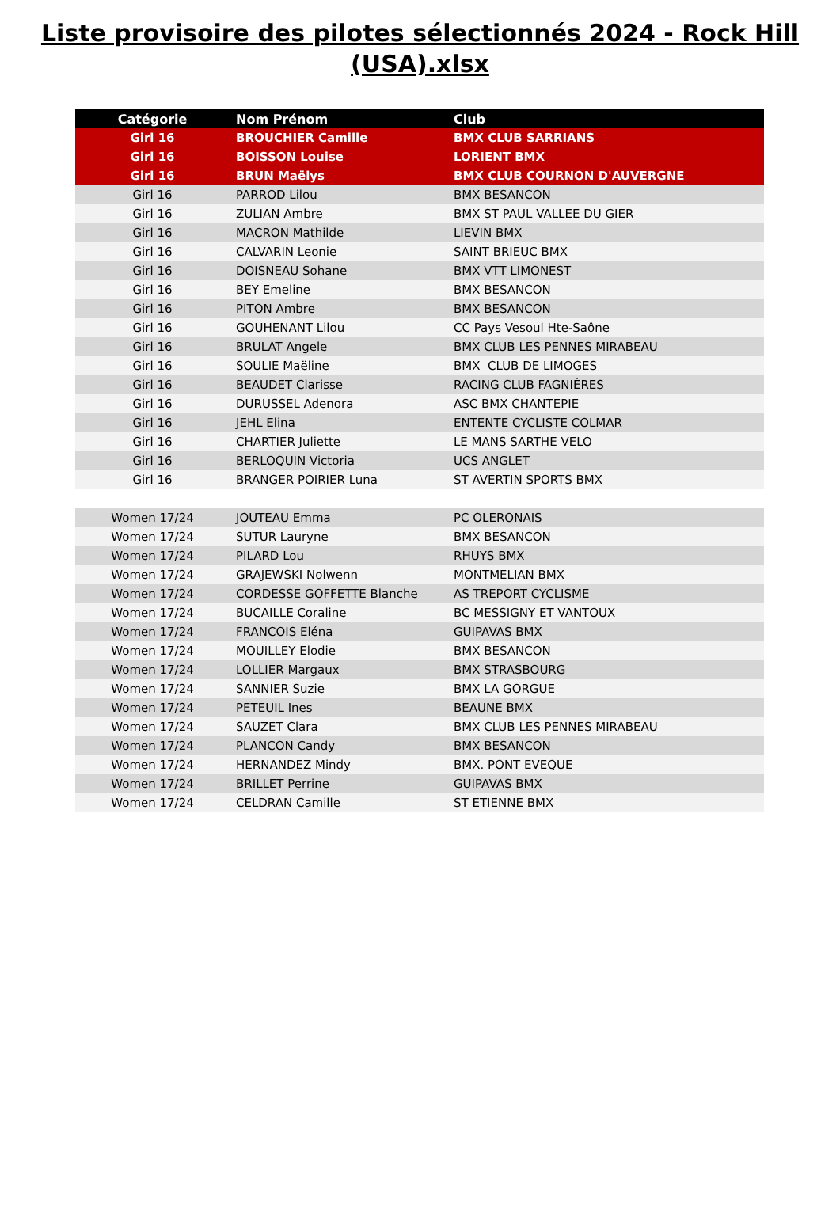Liste provisoire des pilotes sélectionnés 2024 - Rock Hill
(USA).xlsx
| Catégorie | Nom Prénom | Club |
| --- | --- | --- |
| Girl 16 | BROUCHIER Camille | BMX CLUB SARRIANS |
| Girl 16 | BOISSON Louise | LORIENT BMX |
| Girl 16 | BRUN Maëlys | BMX CLUB COURNON D'AUVERGNE |
| Girl 16 | PARROD Lilou | BMX BESANCON |
| Girl 16 | ZULIAN Ambre | BMX ST PAUL VALLEE DU GIER |
| Girl 16 | MACRON Mathilde | LIEVIN BMX |
| Girl 16 | CALVARIN Leonie | SAINT BRIEUC BMX |
| Girl 16 | DOISNEAU Sohane | BMX VTT LIMONEST |
| Girl 16 | BEY Emeline | BMX BESANCON |
| Girl 16 | PITON Ambre | BMX BESANCON |
| Girl 16 | GOUHENANT Lilou | CC Pays Vesoul Hte-Saône |
| Girl 16 | BRULAT Angele | BMX CLUB LES PENNES MIRABEAU |
| Girl 16 | SOULIE Maëline | BMX CLUB DE LIMOGES |
| Girl 16 | BEAUDET Clarisse | RACING CLUB FAGNIÈRES |
| Girl 16 | DURUSSEL Adenora | ASC BMX CHANTEPIE |
| Girl 16 | JEHL Elina | ENTENTE CYCLISTE COLMAR |
| Girl 16 | CHARTIER Juliette | LE MANS SARTHE VELO |
| Girl 16 | BERLOQUIN Victoria | UCS ANGLET |
| Girl 16 | BRANGER POIRIER Luna | ST AVERTIN SPORTS BMX |
| Women 17/24 | JOUTEAU Emma | PC OLERONAIS |
| Women 17/24 | SUTUR Lauryne | BMX BESANCON |
| Women 17/24 | PILARD Lou | RHUYS BMX |
| Women 17/24 | GRAJEWSKI Nolwenn | MONTMELIAN BMX |
| Women 17/24 | CORDESSE GOFFETTE Blanche | AS TREPORT CYCLISME |
| Women 17/24 | BUCAILLE Coraline | BC MESSIGNY ET VANTOUX |
| Women 17/24 | FRANCOIS Eléna | GUIPAVAS BMX |
| Women 17/24 | MOUILLEY Elodie | BMX BESANCON |
| Women 17/24 | LOLLIER Margaux | BMX STRASBOURG |
| Women 17/24 | SANNIER Suzie | BMX LA GORGUE |
| Women 17/24 | PETEUIL Ines | BEAUNE BMX |
| Women 17/24 | SAUZET Clara | BMX CLUB LES PENNES MIRABEAU |
| Women 17/24 | PLANCON Candy | BMX BESANCON |
| Women 17/24 | HERNANDEZ Mindy | BMX. PONT EVEQUE |
| Women 17/24 | BRILLET Perrine | GUIPAVAS BMX |
| Women 17/24 | CELDRAN Camille | ST ETIENNE BMX |